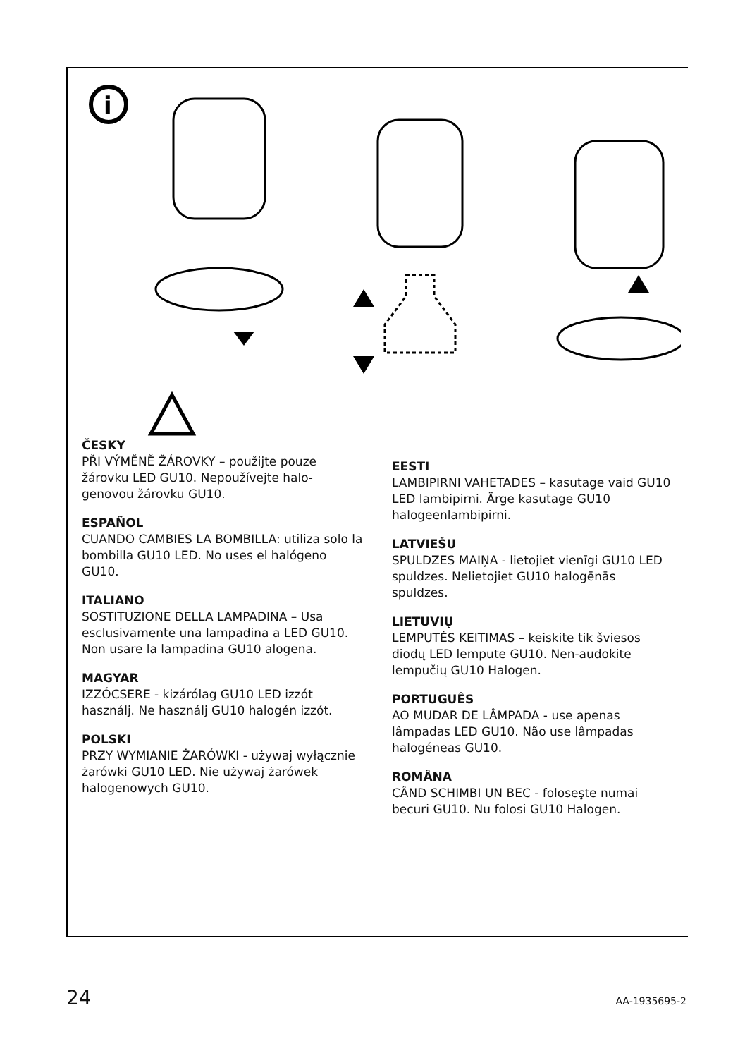i
ČESKY
PŘI VÝMĚNĚ ŽÁROVKY – použijte pouze žárovku LED GU10. Nepoužívejte halo-genovou žárovku GU10.
ESPAÑOL
CUANDO CAMBIES LA BOMBILLA: utiliza solo la bombilla GU10 LED. No uses el halógeno GU10.
ITALIANO
SOSTITUZIONE DELLA LAMPADINA – Usa esclusivamente una lampadina a LED GU10. Non usare la lampadina GU10 alogena.
MAGYAR
IZZÓCSERE - kizárólag GU10 LED izzót használj. Ne használj GU10 halogén izzót.
POLSKI
PRZY WYMIANIE ŻARÓWKI - używaj wyłącznie żarówki GU10 LED. Nie używaj żarówek halogenowych GU10.
EESTI
LAMBIPIRNI VAHETADES – kasutage vaid GU10 LED lambipirni. Ärge kasutage GU10 halogeenlambipirni.
LATVIEŠU
SPULDZES MAIŅA - lietojiet vienīgi GU10 LED spuldzes. Nelietojiet GU10 halogēnās spuldzes.
LIETUVIŲ
LEMPUTĖS KEITIMAS – keiskite tik šviesos diodų LED lempute GU10. Nen-audokite lempučių GU10 Halogen.
PORTUGUÊS
AO MUDAR DE LÂMPADA - use apenas lâmpadas LED GU10. Não use lâmpadas halogéneas GU10.
ROMÂNA
CÂND SCHIMBI UN BEC - foloseşte numai becuri GU10. Nu folosi GU10 Halogen.
24 AA-1935695-2